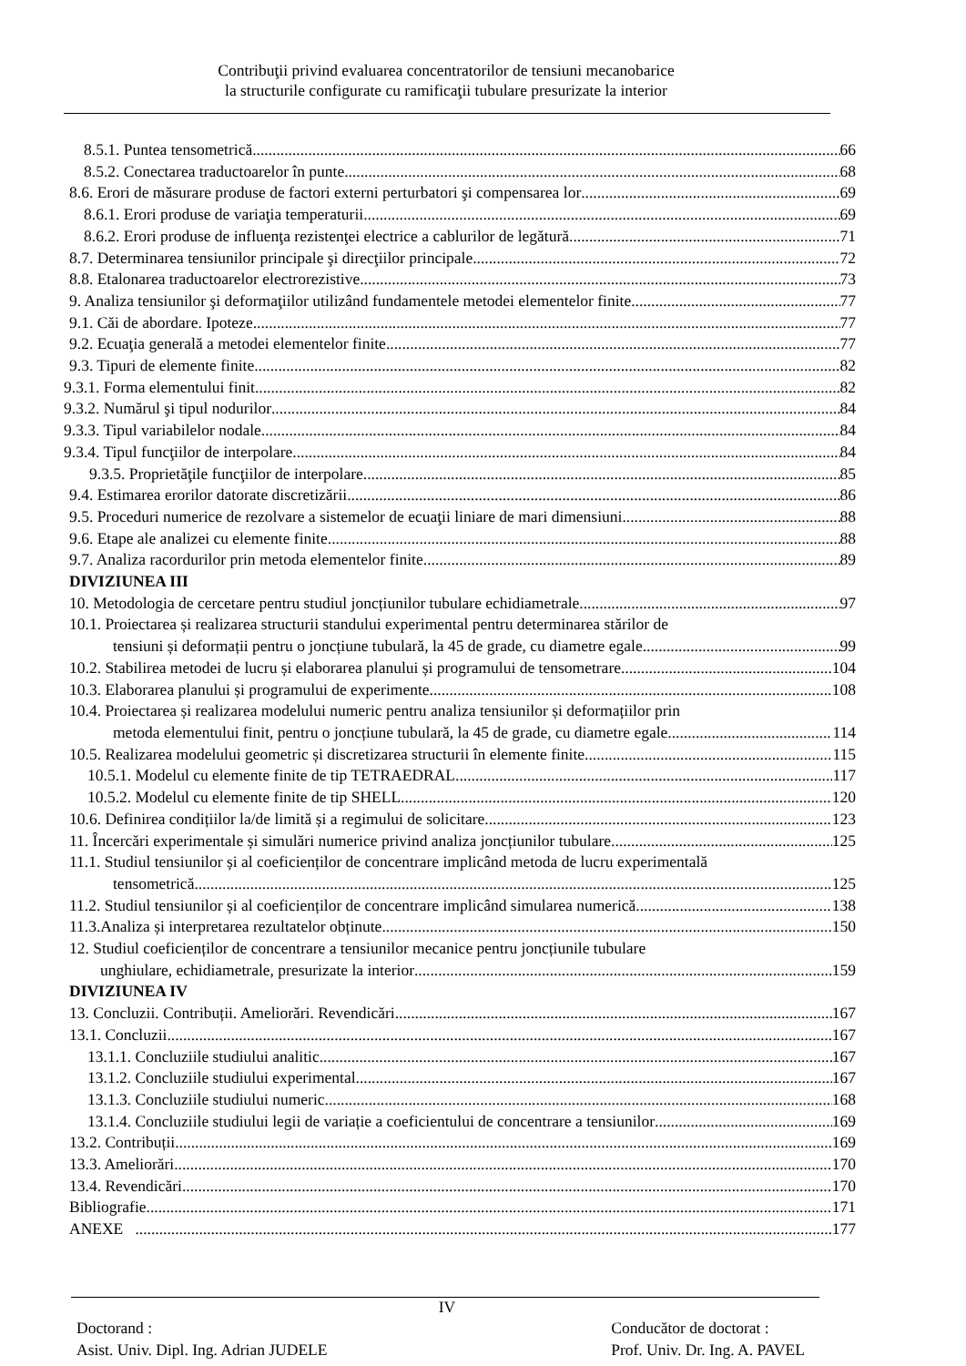Contribuţii privind evaluarea concentratorilor de tensiuni mecanobarice
la structurile configurate cu ramificaţii tubulare presurizate la interior
8.5.1. Puntea tensometrică 66
8.5.2. Conectarea traductoarelor în punte 68
8.6. Erori de măsurare produse de factori externi perturbatori şi compensarea lor 69
8.6.1. Erori produse de variaţia temperaturii 69
8.6.2. Erori produse de influenţa rezistenţei electrice a cablurilor de legătură 71
8.7. Determinarea tensiunilor principale şi direcţiilor principale 72
8.8. Etalonarea traductoarelor electrorezistive 73
9. Analiza tensiunilor şi deformaţiilor utilizând fundamentele metodei elementelor finite 77
9.1. Căi de abordare. Ipoteze 77
9.2. Ecuaţia generală a metodei elementelor finite 77
9.3. Tipuri de elemente finite 82
9.3.1. Forma elementului finit 82
9.3.2. Numărul şi tipul nodurilor 84
9.3.3. Tipul variabilelor nodale 84
9.3.4. Tipul funcţiilor de interpolare 84
9.3.5. Proprietăţile funcţiilor de interpolare 85
9.4. Estimarea erorilor datorate discretizării 86
9.5. Proceduri numerice de rezolvare a sistemelor de ecuaţii liniare de mari dimensiuni 88
9.6. Etape ale analizei cu elemente finite 88
9.7. Analiza racordurilor prin metoda elementelor finite 89
DIVIZIUNEA III
10. Metodologia de cercetare pentru studiul joncțiunilor tubulare echidiametrale 97
10.1. Proiectarea și realizarea structurii standului experimental pentru determinarea stărilor de
tensiuni și deformații pentru o joncțiune tubulară, la 45 de grade, cu diametre egale 99
10.2. Stabilirea metodei de lucru și elaborarea planului și programului de tensometrare 104
10.3. Elaborarea planului și programului de experimente 108
10.4. Proiectarea și realizarea modelului numeric pentru analiza tensiunilor și deformațiilor prin
metoda elementului finit, pentru o joncțiune tubulară, la 45 de grade, cu diametre egale 114
10.5. Realizarea modelului geometric și discretizarea structurii în elemente finite 115
10.5.1. Modelul cu elemente finite de tip TETRAEDRAL 117
10.5.2. Modelul cu elemente finite de tip SHELL 120
10.6. Definirea condițiilor la/de limită și a regimului de solicitare 123
11. Încercări experimentale și simulări numerice privind analiza joncțiunilor tubulare 125
11.1. Studiul tensiunilor și al coeficienților de concentrare implicând metoda de lucru experimentală
tensometrică 125
11.2. Studiul tensiunilor și al coeficienților de concentrare implicând simularea numerică 138
11.3.Analiza și interpretarea rezultatelor obținute 150
12. Studiul coeficienților de concentrare a tensiunilor mecanice pentru joncțiunile tubulare
unghiulare, echidiametrale, presurizate la interior 159
DIVIZIUNEA IV
13. Concluzii. Contribuții. Ameliorări. Revendicări 167
13.1. Concluzii 167
13.1.1. Concluziile studiului analitic 167
13.1.2. Concluziile studiului experimental 167
13.1.3. Concluziile studiului numeric 168
13.1.4. Concluziile studiului legii de variație a coeficientului de concentrare a tensiunilor 169
13.2. Contribuții 169
13.3. Ameliorări 170
13.4. Revendicări 170
Bibliografie 171
ANEXE 177
IV
Doctorand :
Asist. Univ. Dipl. Ing. Adrian JUDELE
Conducător de doctorat :
Prof. Univ. Dr. Ing. A. PAVEL